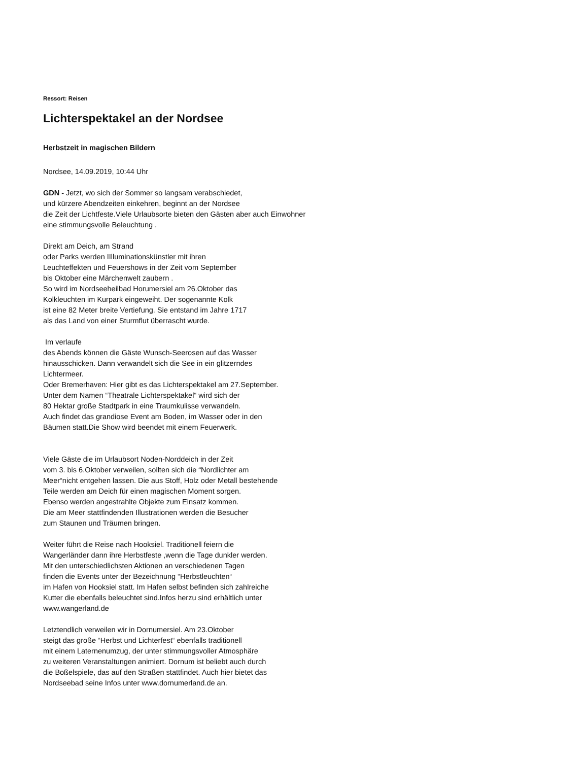Ressort: Reisen
Lichterspektakel an der Nordsee
Herbstzeit in magischen Bildern
Nordsee, 14.09.2019, 10:44 Uhr
GDN - Jetzt, wo sich der Sommer so langsam verabschiedet,
und kürzere Abendzeiten einkehren, beginnt an der Nordsee
die Zeit der Lichtfeste.Viele Urlaubsorte bieten den Gästen aber auch Einwohner
eine stimmungsvolle Beleuchtung .
Direkt am Deich, am Strand
oder Parks werden IIlluminationskünstler mit ihren
Leuchteffekten und Feuershows in der Zeit vom September
bis Oktober eine Märchenwelt zaubern .
So wird im Nordseeheilbad Horumersiel am 26.Oktober das
Kolkleuchten im Kurpark eingeweiht. Der sogenannte Kolk
ist eine 82 Meter breite Vertiefung. Sie entstand im Jahre 1717
als das Land von einer Sturmflut überrascht wurde.
Im verlaufe
des Abends können die Gäste Wunsch-Seerosen auf das Wasser
hinausschicken. Dann verwandelt sich die See in ein glitzerndes
Lichtermeer.
Oder Bremerhaven: Hier gibt es das Lichterspektakel am 27.September.
Unter dem Namen “Theatrale Lichterspektakel“ wird sich der
80 Hektar große Stadtpark in eine Traumkulisse verwandeln.
Auch findet das grandiose Event am Boden, im Wasser oder in den
Bäumen statt.Die Show wird beendet mit einem Feuerwerk.
Viele Gäste die im Urlaubsort Noden-Norddeich in der Zeit
vom 3. bis 6.Oktober verweilen, sollten sich die “Nordlichter am
Meer“nicht entgehen lassen. Die aus Stoff, Holz oder Metall bestehende
Teile werden am Deich für einen magischen Moment sorgen.
Ebenso werden angestrahlte Objekte zum Einsatz kommen.
Die am Meer stattfindenden Illustrationen werden die Besucher
zum Staunen und Träumen bringen.
Weiter führt die Reise nach Hooksiel. Traditionell feiern die
Wangerländer dann ihre Herbstfeste ,wenn die Tage dunkler werden.
Mit den unterschiedlichsten Aktionen an verschiedenen Tagen
finden die Events unter der Bezeichnung “Herbstleuchten“
im Hafen von Hooksiel statt. Im Hafen selbst befinden sich zahlreiche
Kutter die ebenfalls beleuchtet sind.Infos herzu sind erhältlich unter
www.wangerland.de
Letztendlich verweilen wir in Dornumersiel. Am 23.Oktober
steigt das große “Herbst und Lichterfest“ ebenfalls traditionell
mit einem Laternenumzug, der unter stimmungsvoller Atmosphäre
zu weiteren Veranstaltungen animiert. Dornum ist beliebt auch durch
die Boßelspiele, das auf den Straßen stattfindet. Auch hier bietet das
Nordseebad seine Infos unter www.dornumerland.de an.